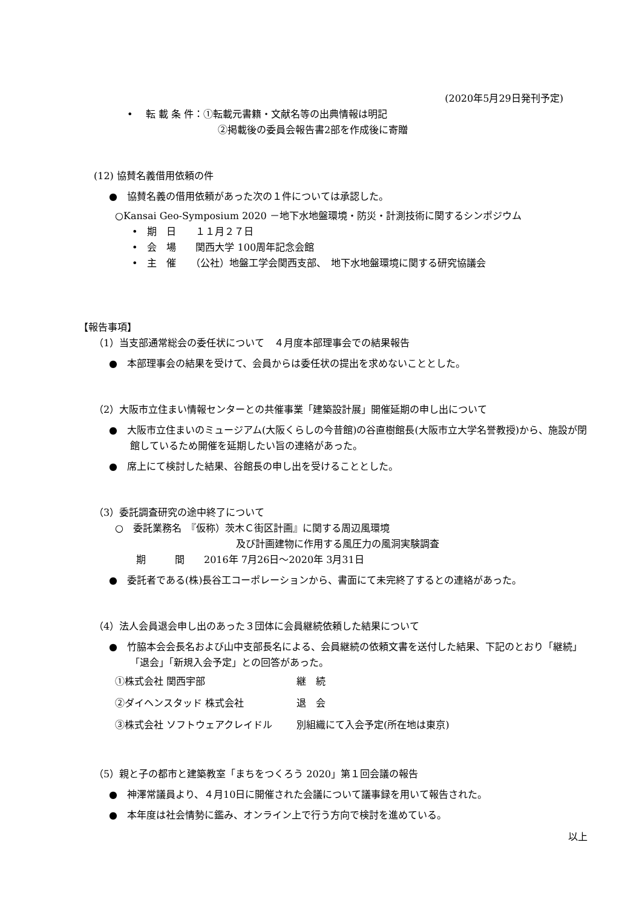(2020年5月29日発刊予定)
•　 転 載 条 件：①転載元書籍・文献名等の出典情報は明記
②掲載後の委員会報告書2部を作成後に寄贈
(12) 協賛名義借用依頼の件
●　協賛名義の借用依頼があった次の１件については承認した。
○Kansai Geo-Symposium 2020 －地下水地盤環境・防災・計測技術に関するシンポジウム
•　期　日　　１１月２７日
•　会　場　　関西大学 100周年記念会館
•　主　催　　（公社）地盤工学会関西支部、　地下水地盤環境に関する研究協議会
【報告事項】
（1）当支部通常総会の委任状について　４月度本部理事会での結果報告
●　本部理事会の結果を受けて、会員からは委任状の提出を求めないこととした。
（2）大阪市立住まい情報センターとの共催事業「建築設計展」開催延期の申し出について
●　大阪市立住まいのミュージアム(大阪くらしの今昔館)の谷直樹館長(大阪市立大学名誉教授)から、施設が閉館しているため開催を延期したい旨の連絡があった。
●　席上にて検討した結果、谷館長の申し出を受けることとした。
（3）委託調査研究の途中終了について
○　委託業務名　『仮称）茨木Ｃ街区計画』に関する周辺風環境
及び計画建物に作用する風圧力の風洞実験調査
期　　　間　　2016年 7月26日～2020年 3月31日
●　委託者である(株)長谷工コーポレーションから、書面にて未完終了するとの連絡があった。
（4）法人会員退会申し出のあった３団体に会員継続依頼した結果について
●　竹脇本会会長名および山中支部長名による、会員継続の依頼文書を送付した結果、下記のとおり「継続」「退会」「新規入会予定」との回答があった。
| ①株式会社 関西宇部 | 継 続 |
| ②ダイヘンスタッド 株式会社 | 退 会 |
| ③株式会社 ソフトウェアクレイドル | 別組織にて入会予定(所在地は東京) |
（5）親と子の都市と建築教室「まちをつくろう 2020」第１回会議の報告
●　神澤常議員より、４月10日に開催された会議について議事録を用いて報告された。
●　本年度は社会情勢に鑑み、オンライン上で行う方向で検討を進めている。
以上